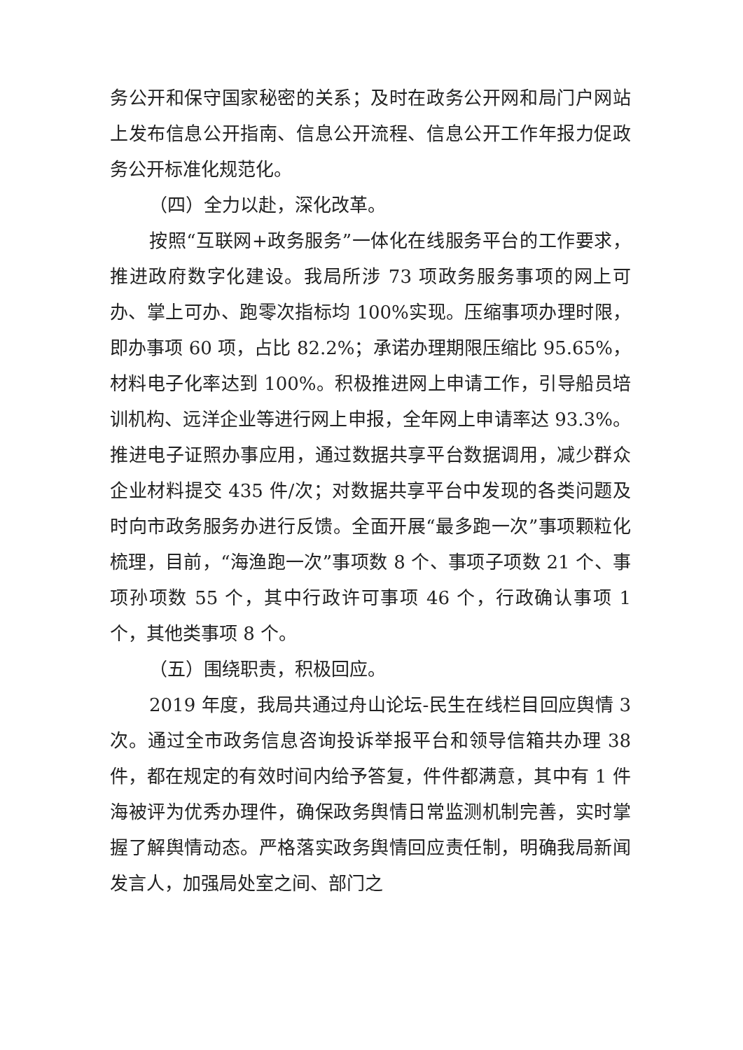务公开和保守国家秘密的关系；及时在政务公开网和局门户网站上发布信息公开指南、信息公开流程、信息公开工作年报力促政务公开标准化规范化。
（四）全力以赴，深化改革。
按照“互联网+政务服务”一体化在线服务平台的工作要求，推进政府数字化建设。我局所涉 73 项政务服务事项的网上可办、掌上可办、跑零次指标均 100%实现。压缩事项办理时限，即办事项 60 项，占比 82.2%；承诺办理期限压缩比 95.65%，材料电子化率达到 100%。积极推进网上申请工作，引导船员培训机构、远洋企业等进行网上申报，全年网上申请率达 93.3%。推进电子证照办事应用，通过数据共享平台数据调用，减少群众企业材料提交 435 件/次；对数据共享平台中发现的各类问题及时向市政务服务办进行反馈。全面开展“最多跑一次”事项颗粒化梳理，目前，“海渔跑一次”事项数 8 个、事项子项数 21 个、事项孙项数 55 个，其中行政许可事项 46 个，行政确认事项 1 个，其他类事项 8 个。
（五）围绕职责，积极回应。
2019 年度，我局共通过舟山论坛-民生在线栏目回应舆情 3 次。通过全市政务信息咨询投诉举报平台和领导信箱共办理 38 件，都在规定的有效时间内给予答复，件件都满意，其中有 1 件海被评为优秀办理件，确保政务舆情日常监测机制完善，实时掌握了解舆情动态。严格落实政务舆情回应责任制，明确我局新闻发言人，加强局处室之间、部门之